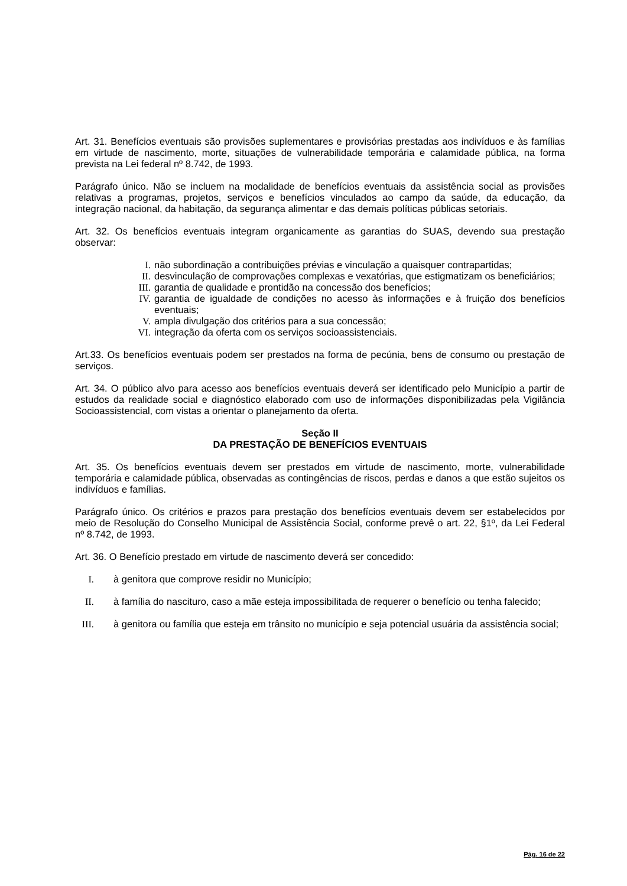Art. 31. Benefícios eventuais são provisões suplementares e provisórias prestadas aos indivíduos e às famílias em virtude de nascimento, morte, situações de vulnerabilidade temporária e calamidade pública, na forma prevista na Lei federal nº 8.742, de 1993.
Parágrafo único. Não se incluem na modalidade de benefícios eventuais da assistência social as provisões relativas a programas, projetos, serviços e benefícios vinculados ao campo da saúde, da educação, da integração nacional, da habitação, da segurança alimentar e das demais políticas públicas setoriais.
Art. 32. Os benefícios eventuais integram organicamente as garantias do SUAS, devendo sua prestação observar:
I. não subordinação a contribuições prévias e vinculação a quaisquer contrapartidas;
II. desvinculação de comprovações complexas e vexatórias, que estigmatizam os beneficiários;
III. garantia de qualidade e prontidão na concessão dos benefícios;
IV. garantia de igualdade de condições no acesso às informações e à fruição dos benefícios eventuais;
V. ampla divulgação dos critérios para a sua concessão;
VI. integração da oferta com os serviços socioassistenciais.
Art.33. Os benefícios eventuais podem ser prestados na forma de pecúnia, bens de consumo ou prestação de serviços.
Art. 34. O público alvo para acesso aos benefícios eventuais deverá ser identificado pelo Município a partir de estudos da realidade social e diagnóstico elaborado com uso de informações disponibilizadas pela Vigilância Socioassistencial, com vistas a orientar o planejamento da oferta.
Seção II
DA PRESTAÇÃO DE BENEFÍCIOS EVENTUAIS
Art. 35. Os benefícios eventuais devem ser prestados em virtude de nascimento, morte, vulnerabilidade temporária e calamidade pública, observadas as contingências de riscos, perdas e danos a que estão sujeitos os indivíduos e famílias.
Parágrafo único. Os critérios e prazos para prestação dos benefícios eventuais devem ser estabelecidos por meio de Resolução do Conselho Municipal de Assistência Social, conforme prevê o art. 22, §1º, da Lei Federal nº 8.742, de 1993.
Art. 36. O Benefício prestado em virtude de nascimento deverá ser concedido:
I. à genitora que comprove residir no Município;
II. à família do nascituro, caso a mãe esteja impossibilitada de requerer o benefício ou tenha falecido;
III. à genitora ou família que esteja em trânsito no município e seja potencial usuária da assistência social;
Pág. 16 de 22